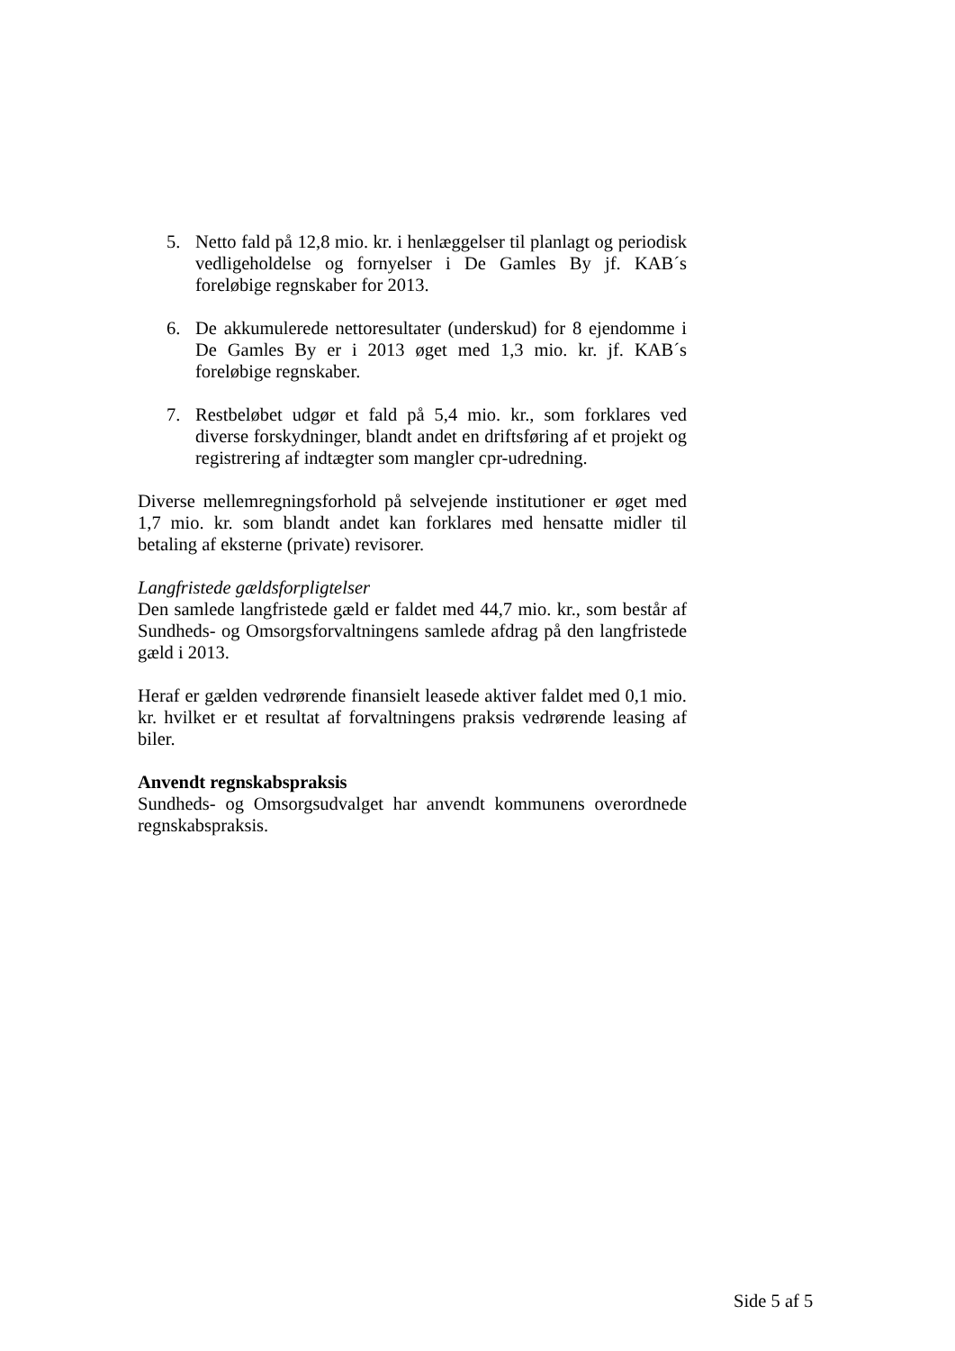5. Netto fald på 12,8 mio. kr. i henlæggelser til planlagt og periodisk vedligeholdelse og fornyelser i De Gamles By jf. KAB´s foreløbige regnskaber for 2013.
6. De akkumulerede nettoresultater (underskud) for 8 ejendomme i De Gamles By er i 2013 øget med 1,3 mio. kr. jf. KAB´s foreløbige regnskaber.
7. Restbeløbet udgør et fald på 5,4 mio. kr., som forklares ved diverse forskydninger, blandt andet en driftsføring af et projekt og registrering af indtægter som mangler cpr-udredning.
Diverse mellemregningsforhold på selvejende institutioner er øget med 1,7 mio. kr. som blandt andet kan forklares med hensatte midler til betaling af eksterne (private) revisorer.
Langfristede gældsforpligtelser
Den samlede langfristede gæld er faldet med 44,7 mio. kr., som består af Sundheds- og Omsorgsforvaltningens samlede afdrag på den langfristede gæld i 2013.
Heraf er gælden vedrørende finansielt leasede aktiver faldet med 0,1 mio. kr. hvilket er et resultat af forvaltningens praksis vedrørende leasing af biler.
Anvendt regnskabspraksis
Sundheds- og Omsorgsudvalget har anvendt kommunens overordnede regnskabspraksis.
Side 5 af 5